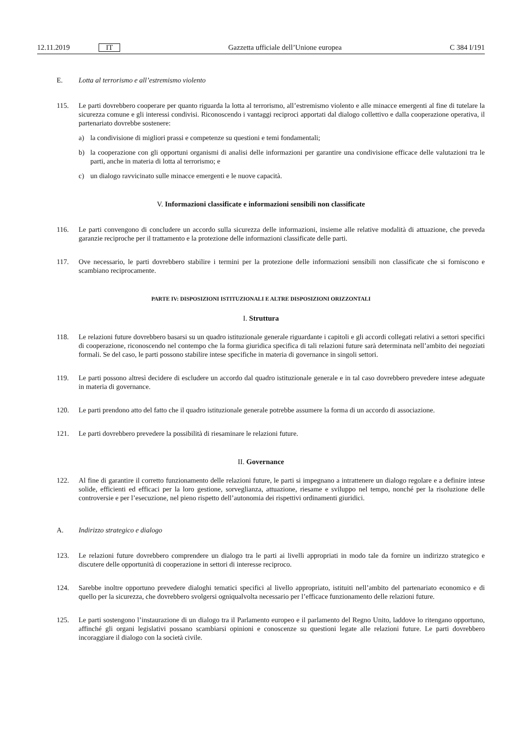12.11.2019 IT Gazzetta ufficiale dell’Unione europea C 384 I/191
E. Lotta al terrorismo e all’estremismo violento
115. Le parti dovrebbero cooperare per quanto riguarda la lotta al terrorismo, all’estremismo violento e alle minacce emergenti al fine di tutelare la sicurezza comune e gli interessi condivisi. Riconoscendo i vantaggi reciproci apportati dal dialogo collettivo e dalla cooperazione operativa, il partenariato dovrebbe sostenere:
a) la condivisione di migliori prassi e competenze su questioni e temi fondamentali;
b) la cooperazione con gli opportuni organismi di analisi delle informazioni per garantire una condivisione efficace delle valutazioni tra le parti, anche in materia di lotta al terrorismo; e
c) un dialogo ravvicinato sulle minacce emergenti e le nuove capacità.
V. Informazioni classificate e informazioni sensibili non classificate
116. Le parti convengono di concludere un accordo sulla sicurezza delle informazioni, insieme alle relative modalità di attuazione, che preveda garanzie reciproche per il trattamento e la protezione delle informazioni classificate delle parti.
117. Ove necessario, le parti dovrebbero stabilire i termini per la protezione delle informazioni sensibili non classificate che si forniscono e scambiano reciprocamente.
PARTE IV: DISPOSIZIONI ISTITUZIONALI E ALTRE DISPOSIZIONI ORIZZONTALI
I. Struttura
118. Le relazioni future dovrebbero basarsi su un quadro istituzionale generale riguardante i capitoli e gli accordi collegati relativi a settori specifici di cooperazione, riconoscendo nel contempo che la forma giuridica specifica di tali relazioni future sarà determinata nell’ambito dei negoziati formali. Se del caso, le parti possono stabilire intese specifiche in materia di governance in singoli settori.
119. Le parti possono altresì decidere di escludere un accordo dal quadro istituzionale generale e in tal caso dovrebbero prevedere intese adeguate in materia di governance.
120. Le parti prendono atto del fatto che il quadro istituzionale generale potrebbe assumere la forma di un accordo di associazione.
121. Le parti dovrebbero prevedere la possibilità di riesaminare le relazioni future.
II. Governance
122. Al fine di garantire il corretto funzionamento delle relazioni future, le parti si impegnano a intrattenere un dialogo regolare e a definire intese solide, efficienti ed efficaci per la loro gestione, sorveglianza, attuazione, riesame e sviluppo nel tempo, nonché per la risoluzione delle controversie e per l’esecuzione, nel pieno rispetto dell’autonomia dei rispettivi ordinamenti giuridici.
A. Indirizzo strategico e dialogo
123. Le relazioni future dovrebbero comprendere un dialogo tra le parti ai livelli appropriati in modo tale da fornire un indirizzo strategico e discutere delle opportunità di cooperazione in settori di interesse reciproco.
124. Sarebbe inoltre opportuno prevedere dialoghi tematici specifici al livello appropriato, istituiti nell’ambito del partenariato economico e di quello per la sicurezza, che dovrebbero svolgersi ogniqualvolta necessario per l’efficace funzionamento delle relazioni future.
125. Le parti sostengono l’instaurazione di un dialogo tra il Parlamento europeo e il parlamento del Regno Unito, laddove lo ritengano opportuno, affinché gli organi legislativi possano scambiarsi opinioni e conoscenze su questioni legate alle relazioni future. Le parti dovrebbero incoraggiare il dialogo con la società civile.